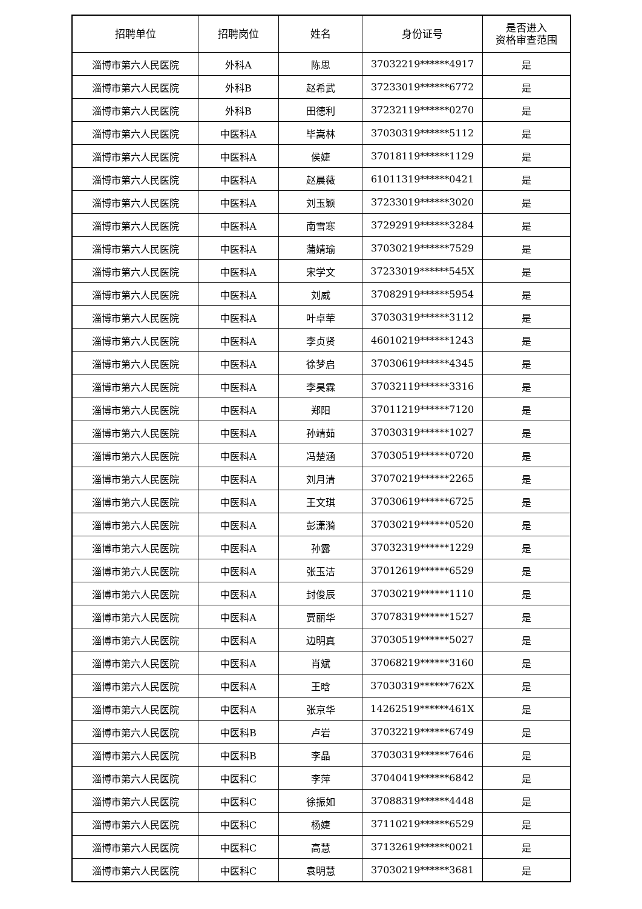| 招聘单位 | 招聘岗位 | 姓名 | 身份证号 | 是否进入 资格审查范围 |
| --- | --- | --- | --- | --- |
| 淄博市第六人民医院 | 外科A | 陈思 | 37032219******4917 | 是 |
| 淄博市第六人民医院 | 外科B | 赵希武 | 37233019******6772 | 是 |
| 淄博市第六人民医院 | 外科B | 田德利 | 37232119******0270 | 是 |
| 淄博市第六人民医院 | 中医科A | 毕嵩林 | 37030319******5112 | 是 |
| 淄博市第六人民医院 | 中医科A | 侯婕 | 37018119******1129 | 是 |
| 淄博市第六人民医院 | 中医科A | 赵晨薇 | 61011319******0421 | 是 |
| 淄博市第六人民医院 | 中医科A | 刘玉颖 | 37233019******3020 | 是 |
| 淄博市第六人民医院 | 中医科A | 南雪寒 | 37292919******3284 | 是 |
| 淄博市第六人民医院 | 中医科A | 蒲婧瑜 | 37030219******7529 | 是 |
| 淄博市第六人民医院 | 中医科A | 宋学文 | 37233019******545X | 是 |
| 淄博市第六人民医院 | 中医科A | 刘威 | 37082919******5954 | 是 |
| 淄博市第六人民医院 | 中医科A | 叶卓荦 | 37030319******3112 | 是 |
| 淄博市第六人民医院 | 中医科A | 李贞贤 | 46010219******1243 | 是 |
| 淄博市第六人民医院 | 中医科A | 徐梦启 | 37030619******4345 | 是 |
| 淄博市第六人民医院 | 中医科A | 李昊霖 | 37032119******3316 | 是 |
| 淄博市第六人民医院 | 中医科A | 郑阳 | 37011219******7120 | 是 |
| 淄博市第六人民医院 | 中医科A | 孙靖茹 | 37030319******1027 | 是 |
| 淄博市第六人民医院 | 中医科A | 冯楚涵 | 37030519******0720 | 是 |
| 淄博市第六人民医院 | 中医科A | 刘月清 | 37070219******2265 | 是 |
| 淄博市第六人民医院 | 中医科A | 王文琪 | 37030619******6725 | 是 |
| 淄博市第六人民医院 | 中医科A | 彭潇漪 | 37030219******0520 | 是 |
| 淄博市第六人民医院 | 中医科A | 孙露 | 37032319******1229 | 是 |
| 淄博市第六人民医院 | 中医科A | 张玉洁 | 37012619******6529 | 是 |
| 淄博市第六人民医院 | 中医科A | 封俊辰 | 37030219******1110 | 是 |
| 淄博市第六人民医院 | 中医科A | 贾丽华 | 37078319******1527 | 是 |
| 淄博市第六人民医院 | 中医科A | 边明真 | 37030519******5027 | 是 |
| 淄博市第六人民医院 | 中医科A | 肖斌 | 37068219******3160 | 是 |
| 淄博市第六人民医院 | 中医科A | 王晗 | 37030319******762X | 是 |
| 淄博市第六人民医院 | 中医科A | 张京华 | 14262519******461X | 是 |
| 淄博市第六人民医院 | 中医科B | 卢岩 | 37032219******6749 | 是 |
| 淄博市第六人民医院 | 中医科B | 李晶 | 37030319******7646 | 是 |
| 淄博市第六人民医院 | 中医科C | 李萍 | 37040419******6842 | 是 |
| 淄博市第六人民医院 | 中医科C | 徐振如 | 37088319******4448 | 是 |
| 淄博市第六人民医院 | 中医科C | 杨婕 | 37110219******6529 | 是 |
| 淄博市第六人民医院 | 中医科C | 高慧 | 37132619******0021 | 是 |
| 淄博市第六人民医院 | 中医科C | 袁明慧 | 37030219******3681 | 是 |